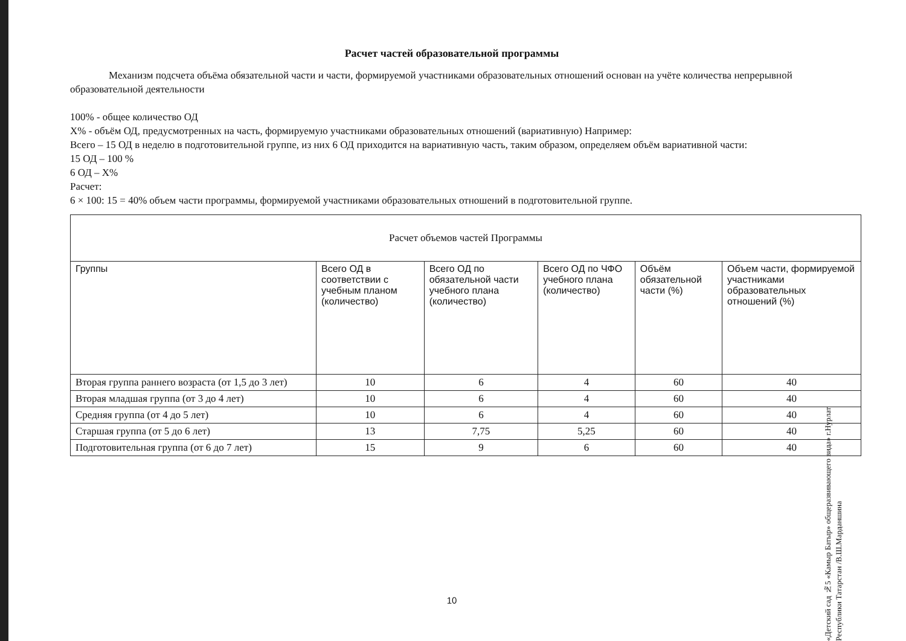Расчет частей образовательной программы
Механизм подсчета объёма обязательной части и части, формируемой участниками образовательных отношений основан на учёте количества непрерывной образовательной деятельности
100% - общее количество ОД
Х% - объём ОД, предусмотренных на часть, формируемую участниками образовательных отношений (вариативную) Например:
Всего – 15 ОД в неделю в подготовительной группе, из них 6 ОД приходится на вариативную часть, таким образом, определяем объём вариативной части:
15 ОД – 100 %
6 ОД – Х%
Расчет:
6 × 100: 15 = 40% объем части программы, формируемой участниками образовательных отношений в подготовительной группе.
| Расчет объемов частей Программы | | | | | |
| --- | --- | --- | --- | --- | --- |
| Группы | Всего ОД в соответствии с учебным планом (количество) | Всего ОД по обязательной части учебного плана (количество) | Всего ОД по ЧФО учебного плана (количество) | Объём обязательной части (%) | Объем части, формируемой участниками образовательных отношений (%) |
| Вторая группа раннего возраста (от 1,5 до 3 лет) | 10 | 6 | 4 | 60 | 40 |
| Вторая младшая группа (от 3 до 4 лет) | 10 | 6 | 4 | 60 | 40 |
| Средняя группа (от 4 до 5 лет) | 10 | 6 | 4 | 60 | 40 |
| Старшая группа (от 5 до 6 лет) | 13 | 7,75 | 5,25 | 60 | 40 |
| Подготовительная группа (от 6 до 7 лет) | 15 | 9 | 6 | 60 | 40 |
10
«Детский сад №5 «Камыр Батыр» общеразвивающего вида» г.Нурлат Республики Татарстан /В.Ш.Марданшина